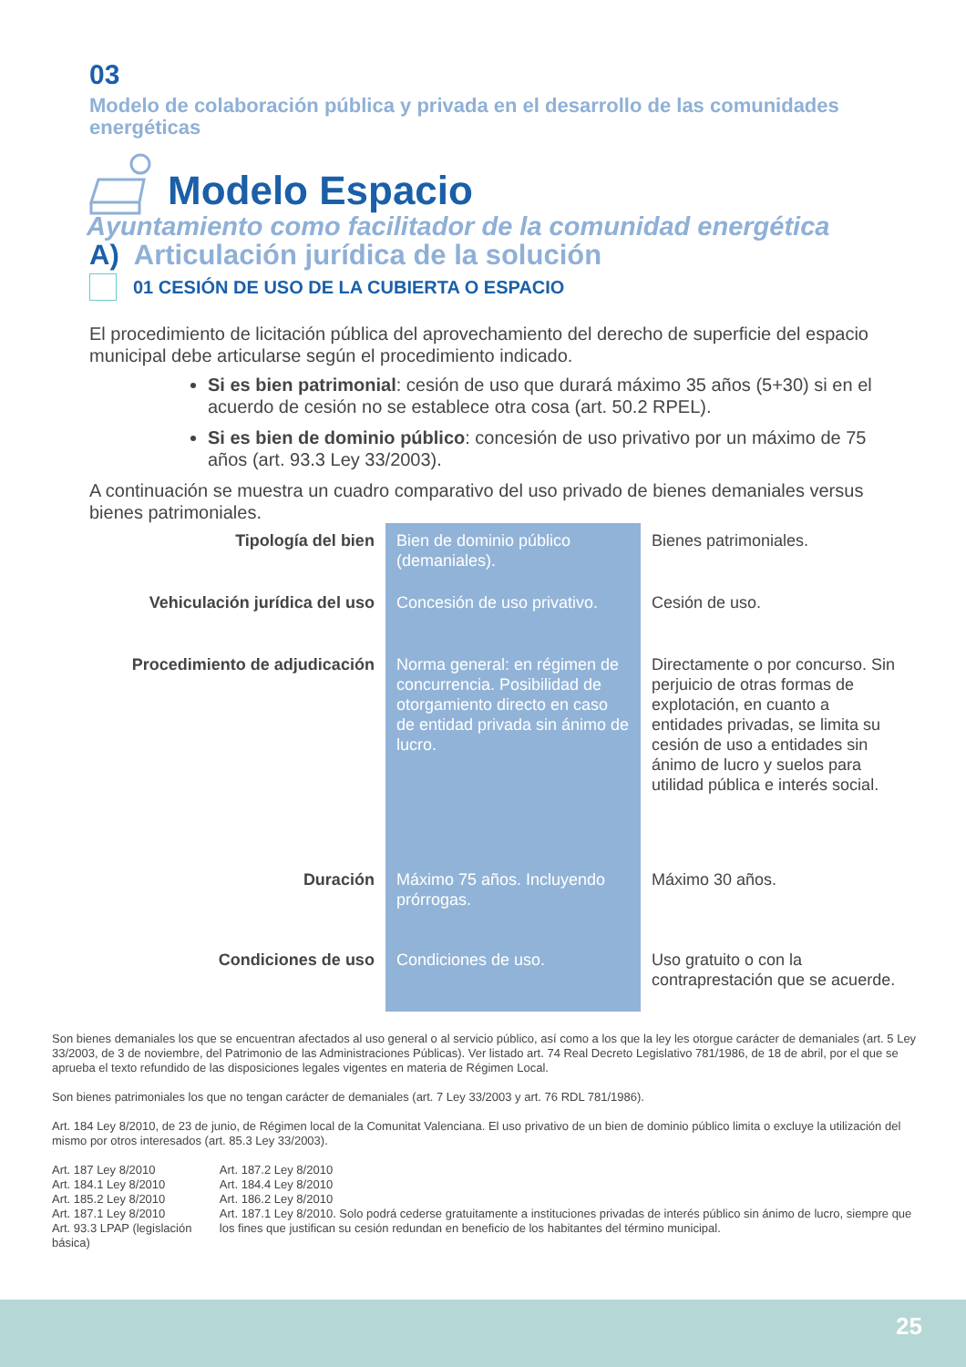03
Modelo de colaboración pública y privada en el desarrollo de las comunidades energéticas
Modelo Espacio
Ayuntamiento como facilitador de la comunidad energética
A) Articulación jurídica de la solución
01 CESIÓN DE USO DE LA CUBIERTA O ESPACIO
El procedimiento de licitación pública del aprovechamiento del derecho de superficie del espacio municipal debe articularse según el procedimiento indicado.
Si es bien patrimonial: cesión de uso que durará máximo 35 años (5+30) si en el acuerdo de cesión no se establece otra cosa (art. 50.2 RPEL).
Si es bien de dominio público: concesión de uso privativo por un máximo de 75 años (art. 93.3 Ley 33/2003).
A continuación se muestra un cuadro comparativo del uso privado de bienes demaniales versus bienes patrimoniales.
| Tipología del bien | Bien de dominio público (demaniales). | Bienes patrimoniales. |
| Vehiculación jurídica del uso | Concesión de uso privativo. | Cesión de uso. |
| Procedimiento de adjudicación | Norma general: en régimen de concurrencia. Posibilidad de otorgamiento directo en caso de entidad privada sin ánimo de lucro. | Directamente o por concurso. Sin perjuicio de otras formas de explotación, en cuanto a entidades privadas, se limita su cesión de uso a entidades sin ánimo de lucro y suelos para utilidad pública e interés social. |
| Duración | Máximo 75 años. Incluyendo prórrogas. | Máximo 30 años. |
| Condiciones de uso | Condiciones de uso. | Uso gratuito o con la contraprestación que se acuerde. |
Son bienes demaniales los que se encuentran afectados al uso general o al servicio público, así como a los que la ley les otorgue carácter de demaniales (art. 5 Ley 33/2003, de 3 de noviembre, del Patrimonio de las Administraciones Públicas). Ver listado art. 74 Real Decreto Legislativo 781/1986, de 18 de abril, por el que se aprueba el texto refundido de las disposiciones legales vigentes en materia de Régimen Local.
Son bienes patrimoniales los que no tengan carácter de demaniales (art. 7 Ley 33/2003 y art. 76 RDL 781/1986).
Art. 184 Ley 8/2010, de 23 de junio, de Régimen local de la Comunitat Valenciana. El uso privativo de un bien de dominio público limita o excluye la utilización del mismo por otros interesados (art. 85.3 Ley 33/2003).
Art. 187 Ley 8/2010
Art. 184.1 Ley 8/2010
Art. 185.2 Ley 8/2010
Art. 187.1 Ley 8/2010
Art. 93.3 LPAP (legislación básica)
Art. 187.2 Ley 8/2010
Art. 184.4 Ley 8/2010
Art. 186.2 Ley 8/2010
Art. 187.1 Ley 8/2010. Solo podrá cederse gratuitamente a instituciones privadas de interés público sin ánimo de lucro, siempre que los fines que justifican su cesión redundan en beneficio de los habitantes del término municipal.
25